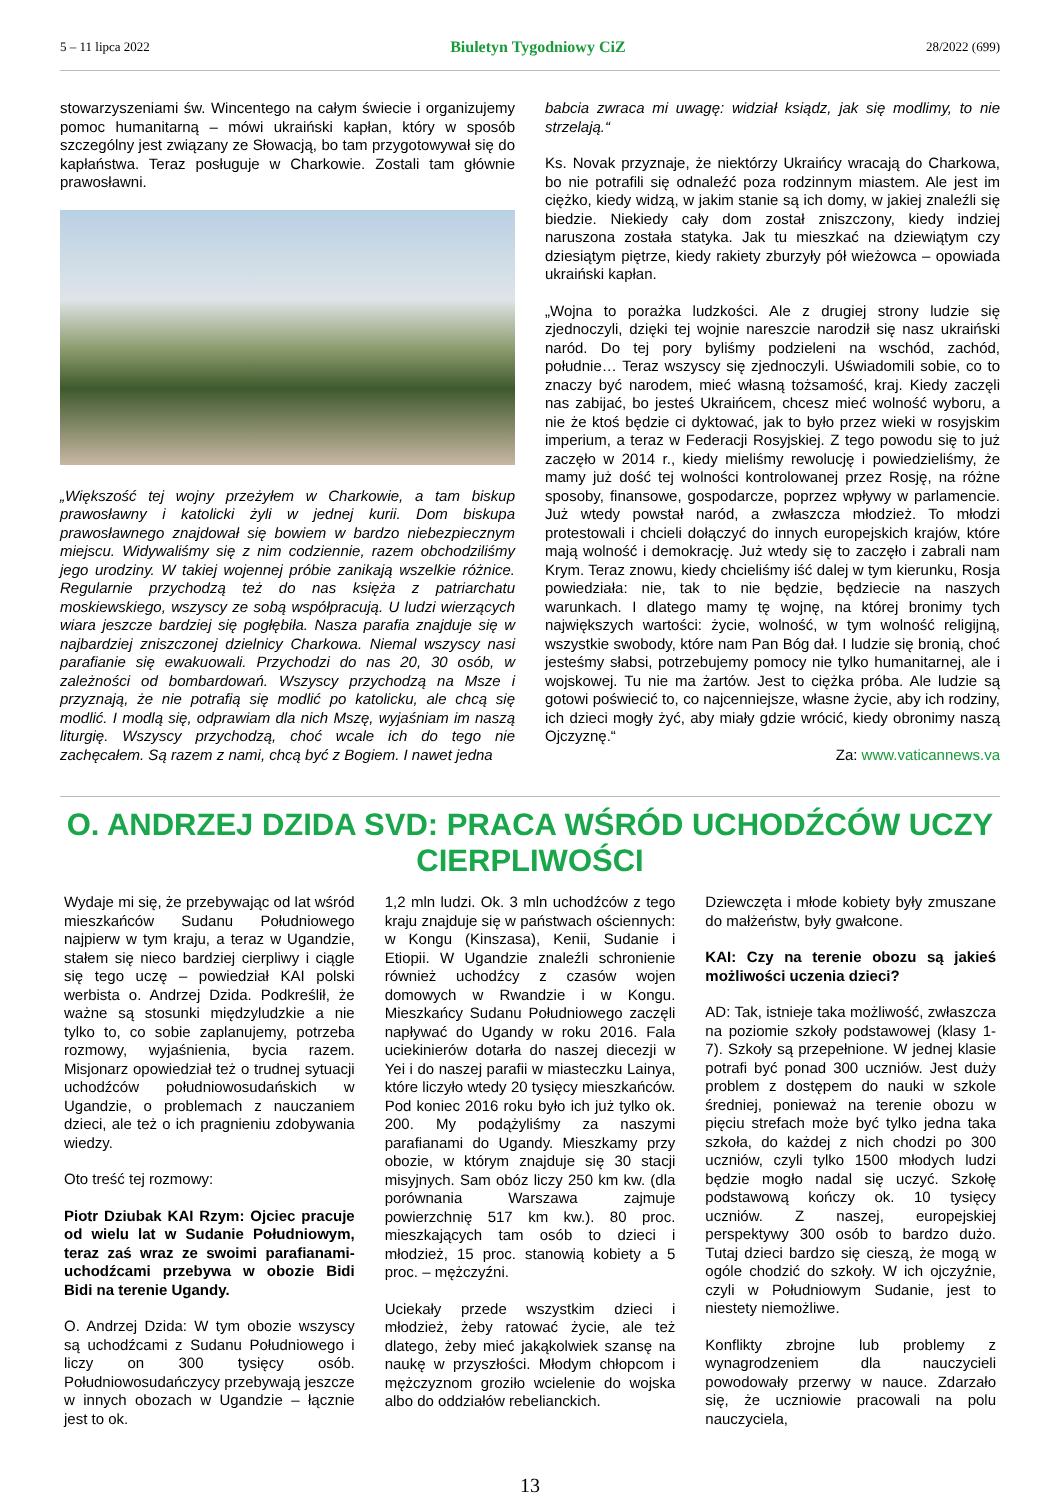5 – 11 lipca 2022 Biuletyn Tygodniowy CiZ 28/2022 (699)
stowarzyszeniami św. Wincentego na całym świecie i organizujemy pomoc humanitarną – mówi ukraiński kapłan, który w sposób szczególny jest związany ze Słowacją, bo tam przygotowywał się do kapłaństwa. Teraz posługuje w Charkowie. Zostali tam głównie prawosławni.
„Większość tej wojny przeżyłem w Charkowie, a tam biskup prawosławny i katolicki żyli w jednej kurii. Dom biskupa prawosławnego znajdował się bowiem w bardzo niebezpiecznym miejscu. Widywaliśmy się z nim codziennie, razem obchodziliśmy jego urodziny. W takiej wojennej próbie zanikają wszelkie różnice. Regularnie przychodzą też do nas księża z patriarchatu moskiewskiego, wszyscy ze sobą współpracują. U ludzi wierzących wiara jeszcze bardziej się pogłębiła. Nasza parafia znajduje się w najbardziej zniszczonej dzielnicy Charkowa. Niemal wszyscy nasi parafianie się ewakuowali. Przychodzi do nas 20, 30 osób, w zależności od bombardowań. Wszyscy przychodzą na Msze i przyznają, że nie potrafią się modlić po katolicku, ale chcą się modlić. I modlą się, odprawiam dla nich Mszę, wyjaśniam im naszą liturgię. Wszyscy przychodzą, choć wcale ich do tego nie zachęcałem. Są razem z nami, chcą być z Bogiem. I nawet jedna
babcia zwraca mi uwagę: widział ksiądz, jak się modlimy, to nie strzelają.“
Ks. Novak przyznaje, że niektórzy Ukraińcy wracają do Charkowa, bo nie potrafili się odnaleźć poza rodzinnym miastem. Ale jest im ciężko, kiedy widzą, w jakim stanie są ich domy, w jakiej znaleźli się biedzie. Niekiedy cały dom został zniszczony, kiedy indziej naruszona została statyka. Jak tu mieszkać na dziewiątym czy dziesiątym piętrze, kiedy rakiety zburzyły pół wieżowca – opowiada ukraiński kapłan.
„Wojna to porażka ludzkości. Ale z drugiej strony ludzie się zjednoczyli, dzięki tej wojnie nareszcie narodził się nasz ukraiński naród. Do tej pory byliśmy podzieleni na wschód, zachód, południe… Teraz wszyscy się zjednoczyli. Uświadomili sobie, co to znaczy być narodem, mieć własną tożsamość, kraj. Kiedy zaczęli nas zabijać, bo jesteś Ukraińcem, chcesz mieć wolność wyboru, a nie że ktoś będzie ci dyktować, jak to było przez wieki w rosyjskim imperium, a teraz w Federacji Rosyjskiej. Z tego powodu się to już zaczęło w 2014 r., kiedy mieliśmy rewolucję i powiedzieliśmy, że mamy już dość tej wolności kontrolowanej przez Rosję, na różne sposoby, finansowe, gospodarcze, poprzez wpływy w parlamencie. Już wtedy powstał naród, a zwłaszcza młodzież. To młodzi protestowali i chcieli dołączyć do innych europejskich krajów, które mają wolność i demokrację. Już wtedy się to zaczęło i zabrali nam Krym. Teraz znowu, kiedy chcieliśmy iść dalej w tym kierunku, Rosja powiedziała: nie, tak to nie będzie, będziecie na naszych warunkach. I dlatego mamy tę wojnę, na której bronimy tych największych wartości: życie, wolność, w tym wolność religijną, wszystkie swobody, które nam Pan Bóg dał. I ludzie się bronią, choć jesteśmy słabsi, potrzebujemy pomocy nie tylko humanitarnej, ale i wojskowej. Tu nie ma żartów. Jest to ciężka próba. Ale ludzie są gotowi poświecić to, co najcenniejsze, własne życie, aby ich rodziny, ich dzieci mogły żyć, aby miały gdzie wrócić, kiedy obronimy naszą Ojczyznę.“
Za: www.vaticannews.va
O. ANDRZEJ DZIDA SVD: PRACA WŚRÓD UCHODŹCÓW UCZY CIERPLIWOŚCI
Wydaje mi się, że przebywając od lat wśród mieszkańców Sudanu Południowego najpierw w tym kraju, a teraz w Ugandzie, stałem się nieco bardziej cierpliwy i ciągle się tego uczę – powiedział KAI polski werbista o. Andrzej Dzida. Podkreślił, że ważne są stosunki międzyludzkie a nie tylko to, co sobie zaplanujemy, potrzeba rozmowy, wyjaśnienia, bycia razem. Misjonarz opowiedział też o trudnej sytuacji uchodźców południowosudańskich w Ugandzie, o problemach z nauczaniem dzieci, ale też o ich pragnieniu zdobywania wiedzy.
Oto treść tej rozmowy:
Piotr Dziubak KAI Rzym: Ojciec pracuje od wielu lat w Sudanie Południowym, teraz zaś wraz ze swoimi parafianami-uchodźcami przebywa w obozie Bidi Bidi na terenie Ugandy.
O. Andrzej Dzida: W tym obozie wszyscy są uchodźcami z Sudanu Południowego i liczy on 300 tysięcy osób. Południowosudańczycy przebywają jeszcze w innych obozach w Ugandzie – łącznie jest to ok.
1,2 mln ludzi. Ok. 3 mln uchodźców z tego kraju znajduje się w państwach ościennych: w Kongu (Kinszasa), Kenii, Sudanie i Etiopii. W Ugandzie znaleźli schronienie również uchodźcy z czasów wojen domowych w Rwandzie i w Kongu. Mieszkańcy Sudanu Południowego zaczęli napływać do Ugandy w roku 2016. Fala uciekinierów dotarła do naszej diecezji w Yei i do naszej parafii w miasteczku Lainya, które liczyło wtedy 20 tysięcy mieszkańców. Pod koniec 2016 roku było ich już tylko ok. 200. My podążyliśmy za naszymi parafianami do Ugandy. Mieszkamy przy obozie, w którym znajduje się 30 stacji misyjnych. Sam obóz liczy 250 km kw. (dla porównania Warszawa zajmuje powierzchnię 517 km kw.). 80 proc. mieszkających tam osób to dzieci i młodzież, 15 proc. stanowią kobiety a 5 proc. – mężczyźni.
Uciekały przede wszystkim dzieci i młodzież, żeby ratować życie, ale też dlatego, żeby mieć jakąkolwiek szansę na naukę w przyszłości. Młodym chłopcom i mężczyznom groziło wcielenie do wojska albo do oddziałów rebelianckich.
Dziewczęta i młode kobiety były zmuszane do małżeństw, były gwałcone.
KAI: Czy na terenie obozu są jakieś możliwości uczenia dzieci?
AD: Tak, istnieje taka możliwość, zwłaszcza na poziomie szkoły podstawowej (klasy 1-7). Szkoły są przepełnione. W jednej klasie potrafi być ponad 300 uczniów. Jest duży problem z dostępem do nauki w szkole średniej, ponieważ na terenie obozu w pięciu strefach może być tylko jedna taka szkoła, do każdej z nich chodzi po 300 uczniów, czyli tylko 1500 młodych ludzi będzie mogło nadal się uczyć. Szkołę podstawową kończy ok. 10 tysięcy uczniów. Z naszej, europejskiej perspektywy 300 osób to bardzo dużo. Tutaj dzieci bardzo się cieszą, że mogą w ogóle chodzić do szkoły. W ich ojczyźnie, czyli w Południowym Sudanie, jest to niestety niemożliwe.
Konflikty zbrojne lub problemy z wynagrodzeniem dla nauczycieli powodowały przerwy w nauce. Zdarzało się, że uczniowie pracowali na polu nauczyciela,
13